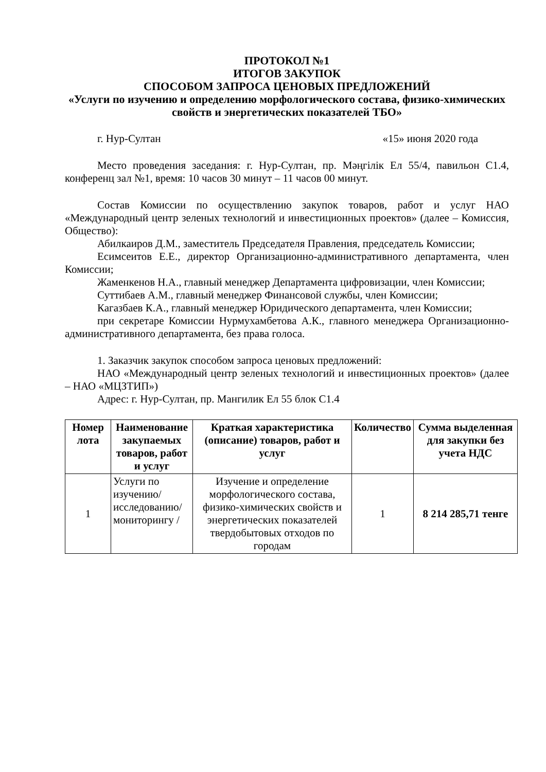ПРОТОКОЛ №1
ИТОГОВ ЗАКУПОК
СПОСОБОМ ЗАПРОСА ЦЕНОВЫХ ПРЕДЛОЖЕНИЙ
«Услуги по изучению и определению морфологического состава, физико-химических свойств и энергетических показателей ТБО»
г. Нур-Султан «15» июня 2020 года
Место проведения заседания: г. Нур-Султан, пр. Мәңгілік Ел 55/4, павильон С1.4, конференц зал №1, время: 10 часов 30 минут – 11 часов 00 минут.
Состав Комиссии по осуществлению закупок товаров, работ и услуг НАО «Международный центр зеленых технологий и инвестиционных проектов» (далее – Комиссия, Общество):
Абилкаиров Д.М., заместитель Председателя Правления, председатель Комиссии;
Есимсеитов Е.Е., директор Организационно-административного департамента, член Комиссии;
Жаменкенов Н.А., главный менеджер Департамента цифровизации, член Комиссии;
Суттибаев А.М., главный менеджер Финансовой службы, член Комиссии;
Кагазбаев К.А., главный менеджер Юридического департамента, член Комиссии;
при секретаре Комиссии Нурмухамбетова А.К., главного менеджера Организационно-административного департамента, без права голоса.
1. Заказчик закупок способом запроса ценовых предложений:
НАО «Международный центр зеленых технологий и инвестиционных проектов» (далее – НАО «МЦЗТИП»)
Адрес: г. Нур-Султан, пр. Мангилик Ел 55 блок С1.4
| Номер лота | Наименование закупаемых товаров, работ и услуг | Краткая характеристика (описание) товаров, работ и услуг | Количество | Сумма выделенная для закупки без учета НДС |
| --- | --- | --- | --- | --- |
| 1 | Услуги по изучению/исследованию/ мониторингу / | Изучение и определение морфологического состава, физико-химических свойств и энергетических показателей твердобытовых отходов по городам | 1 | 8 214 285,71 тенге |